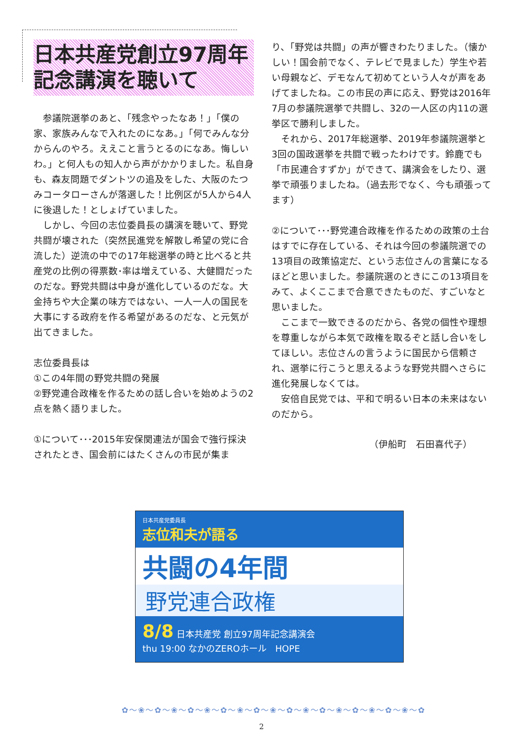日本共産党創立97周年
記念講演を聴いて
　参議院選挙のあと、「残念やったなあ！」「僕の家、家族みんなで入れたのになあ。」「何でみんな分からんのやろ。ええこと言うとるのになあ。悔しいわ。」と何人もの知人から声がかかりました。私自身も、森友問題でダントツの追及をした、大阪のたつみコータローさんが落選した！比例区が5人から4人に後退した！としょげていました。
　しかし、今回の志位委員長の講演を聴いて、野党共闘が壊された（突然民進党を解散し希望の党に合流した）逆流の中での17年総選挙の時と比べると共産党の比例の得票数･率は増えている、大健闘だったのだな。野党共闘は中身が進化しているのだな。大金持ちや大企業の味方ではない、一人一人の国民を大事にする政府を作る希望があるのだな、と元気が出てきました。
志位委員長は
①この4年間の野党共闘の発展
②野党連合政権を作るための話し合いを始めようの2点を熱く語りました。
①について･･･2015年安保関連法が国会で強行採決されたとき、国会前にはたくさんの市民が集ま
り、「野党は共闘」の声が響きわたりました。（懐かしい！国会前でなく、テレビで見ました）学生や若い母親など、デモなんて初めてという人々が声をあげてましたね。この市民の声に応え、野党は2016年7月の参議院選挙で共闘し、32の一人区の内11の選挙区で勝利しました。
　それから、2017年総選挙、2019年参議院選挙と3回の国政選挙を共闘で戦ったわけです。鈴鹿でも「市民連合すずか」ができて、講演会をしたり、選挙で頑張りましたね。（過去形でなく、今も頑張ってます）
②について･･･野党連合政権を作るための政策の土台はすでに存在している、それは今回の参議院選での13項目の政策協定だ、という志位さんの言葉になるほどと思いました。参議院選のときにこの13項目をみて、よくここまで合意できたものだ、すごいなと思いました。
　ここまで一致できるのだから、各党の個性や理想を尊重しながら本気で政権を取るぞと話し合いをしてほしい。志位さんの言うように国民から信頼され、選挙に行こうと思えるような野党共闘へさらに進化発展しなくては。
　安倍自民党では、平和で明るい日本の未来はないのだから。
（伊船町　石田喜代子）
日本共産党委員長
志位和夫が語る
共闘の4年間
野党連合政権
8/8 日本共産党 創立97周年記念講演会
thu 19:00 なかのZEROホール　HOPE
✿～❀～✿～❀～✿～❀～✿～❀～✿～❀～✿～❀～✿～❀～✿～❀～✿～❀～✿
2